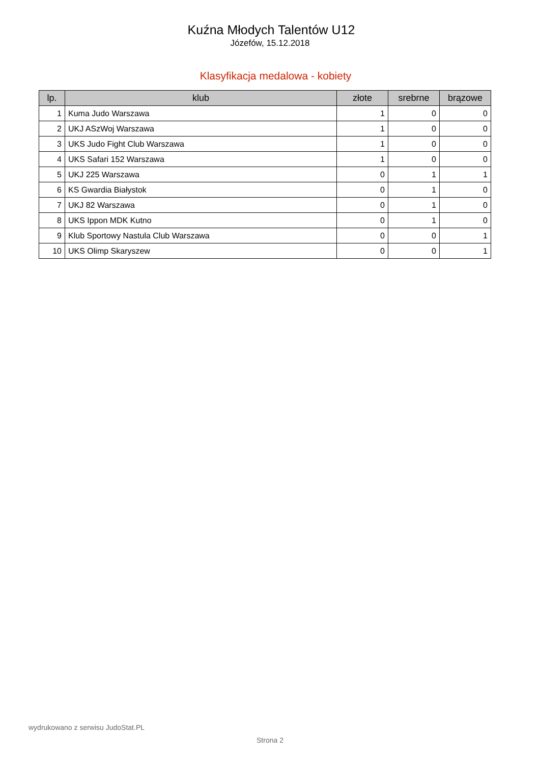Kuźna Młodych Talentów U12
Józefów, 15.12.2018
Klasyfikacja medalowa - kobiety
| lp. | klub | złote | srebrne | brązowe |
| --- | --- | --- | --- | --- |
| 1 | Kuma Judo Warszawa | 1 | 0 | 0 |
| 2 | UKJ ASzWoj Warszawa | 1 | 0 | 0 |
| 3 | UKS Judo Fight Club Warszawa | 1 | 0 | 0 |
| 4 | UKS Safari 152 Warszawa | 1 | 0 | 0 |
| 5 | UKJ 225 Warszawa | 0 | 1 | 1 |
| 6 | KS Gwardia Białystok | 0 | 1 | 0 |
| 7 | UKJ 82 Warszawa | 0 | 1 | 0 |
| 8 | UKS Ippon MDK Kutno | 0 | 1 | 0 |
| 9 | Klub Sportowy Nastula Club Warszawa | 0 | 0 | 1 |
| 10 | UKS Olimp Skaryszew | 0 | 0 | 1 |
wydrukowano z serwisu JudoStat.PL
Strona 2